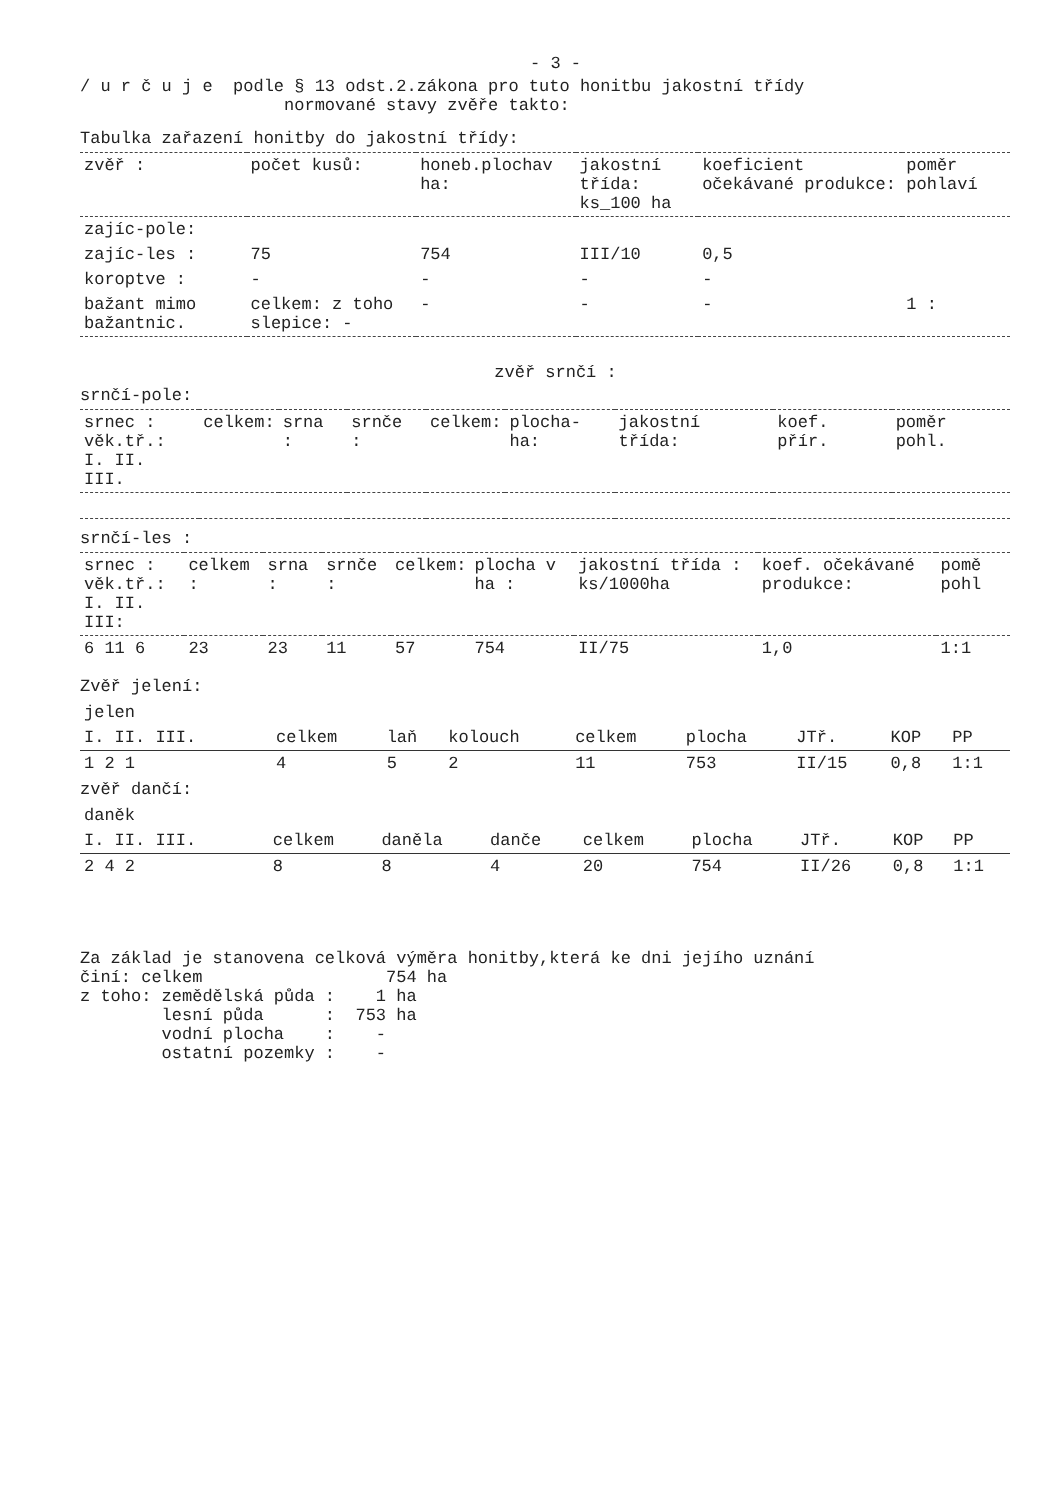- 3 -
/ u r č u j e podle § 13 odst.2.zákona pro tuto honitbu jakostní třídy
normované stavy zvěře takto:
Tabulka zařazení honitby do jakostní třídy:
| zvěř : | počet kusů: | honeb.plochav ha: | jakostní třída: ks_100 ha | koeficient očekávané produkce: | poměr pohlaví |
| --- | --- | --- | --- | --- | --- |
| zajíc-pole: | | | | | |
| zajíc-les : | 75 | 754 | III/10 | 0,5 | |
| koroptve : | - | - | - | - | |
| bažant mimo bažantnic. | celkem: z toho slepice: - | - | - | - | 1 : |
zvěř srnčí :
srnčí-pole:
| srnec : věk.tř.: I. II. III. | celkem: | srna : | srnče : | celkem: | plocha-ha: | jakostní třída: | koef. přír. | poměr pohl. |
| --- | --- | --- | --- | --- | --- | --- | --- | --- |
srnčí-les :
| srnec : věk.tř.: I. II. III: | celkem : | srna : | srnče : | celkem: | plocha v ha : | jakostní třída : ks/1000ha | koef. očekávané produkce: | pomě pohl |
| --- | --- | --- | --- | --- | --- | --- | --- | --- |
| 6 11 6 | 23 | 23 | 11 | 57 | 754 | II/75 | 1,0 | 1:1 |
Zvěř jelení:
| jelen | | | | | | | | |
| --- | --- | --- | --- | --- | --- | --- | --- | --- |
| I. II. III. | celkem | laň | kolouch | celkem | plocha | JTř. | KOP | PP |
| 1 2 1 | 4 | 5 | 2 | 11 | 753 | II/15 | 0,8 | 1:1 |
zvěř dančí:
| daněk | | | | | | | | |
| --- | --- | --- | --- | --- | --- | --- | --- | --- |
| I. II. III. | celkem | daněla | danče | celkem | plocha | JTř. | KOP | PP |
| 2 4 2 | 8 | 8 | 4 | 20 | 754 | II/26 | 0,8 | 1:1 |
Za základ je stanovena celková výměra honitby,která ke dni jejího uznání
činí: celkem 754 ha
z toho: zemědělská půda : 1 ha
lesní půda : 753 ha
vodní plocha : -
ostatní pozemky : -